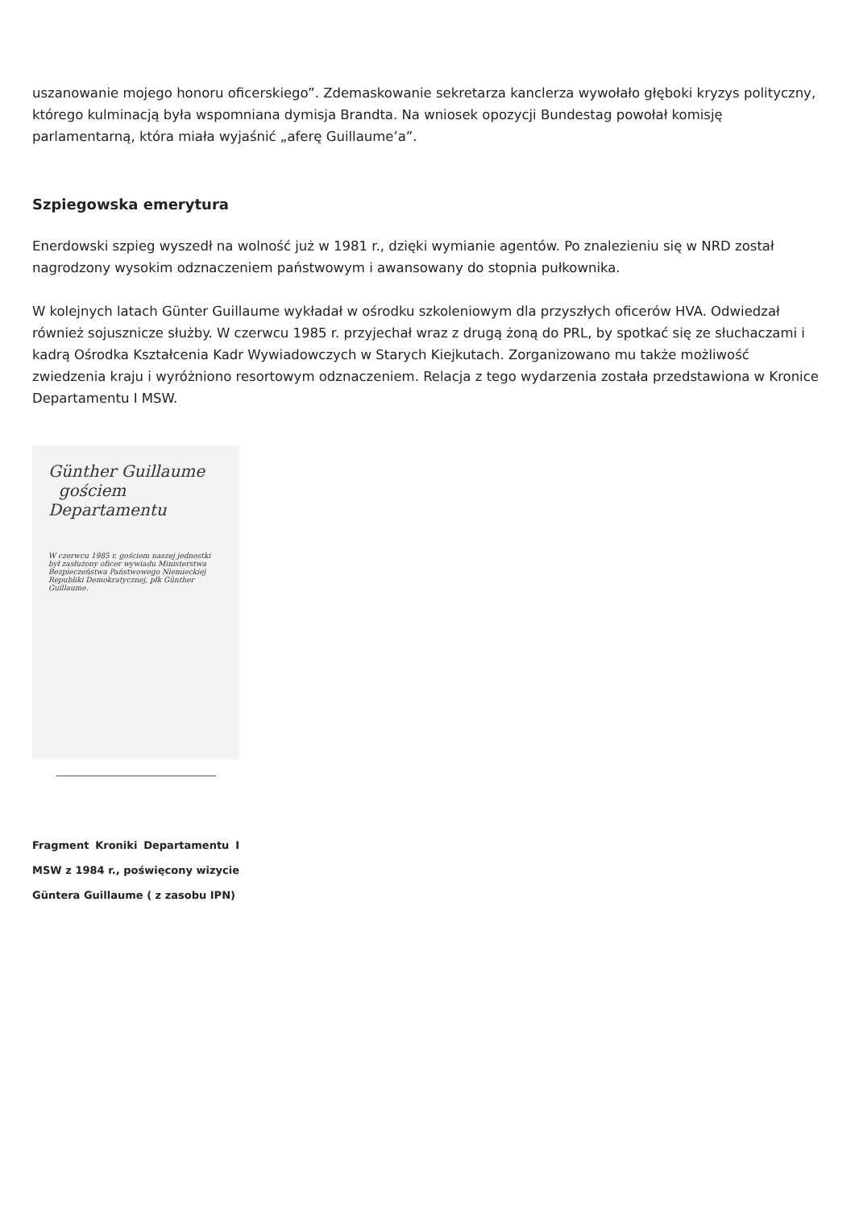uszanowanie mojego honoru oficerskiego”. Zdemaskowanie sekretarza kanclerza wywołało głęboki kryzys polityczny, którego kulminacją była wspomniana dymisja Brandta. Na wniosek opozycji Bundestag powołał komisję parlamentarną, która miała wyjaśnić „aferę Guillaume’a”.
Szpiegowska emerytura
Enerdowski szpieg wyszedł na wolność już w 1981 r., dzięki wymianie agentów. Po znalezieniu się w NRD został nagrodzony wysokim odznaczeniem państwowym i awansowany do stopnia pułkownika.
W kolejnych latach Günter Guillaume wykładał w ośrodku szkoleniowym dla przyszłych oficerów HVA. Odwiedzał również sojusznicze służby. W czerwcu 1985 r. przyjechał wraz z drugą żoną do PRL, by spotkać się ze słuchaczami i kadrą Ośrodka Kształcenia Kadr Wywiadowczych w Starych Kiejkutach. Zorganizowano mu także możliwość zwiedzenia kraju i wyróżniono resortowym odznaczeniem. Relacja z tego wydarzenia została przedstawiona w Kronice Departamentu I MSW.
Günther Guillaume
gościem Departamentu
W czerwcu 1985 r. gościem naszej jednostki był zasłużony oficer wywiadu Ministerstwa Bezpieczeństwa Państwowego Niemieckiej Republiki Demokratycznej, płk Günther Guillaume.
Fragment Kroniki Departamentu I MSW z 1984 r., poświęcony wizycie Güntera Guillaume ( z zasobu IPN)